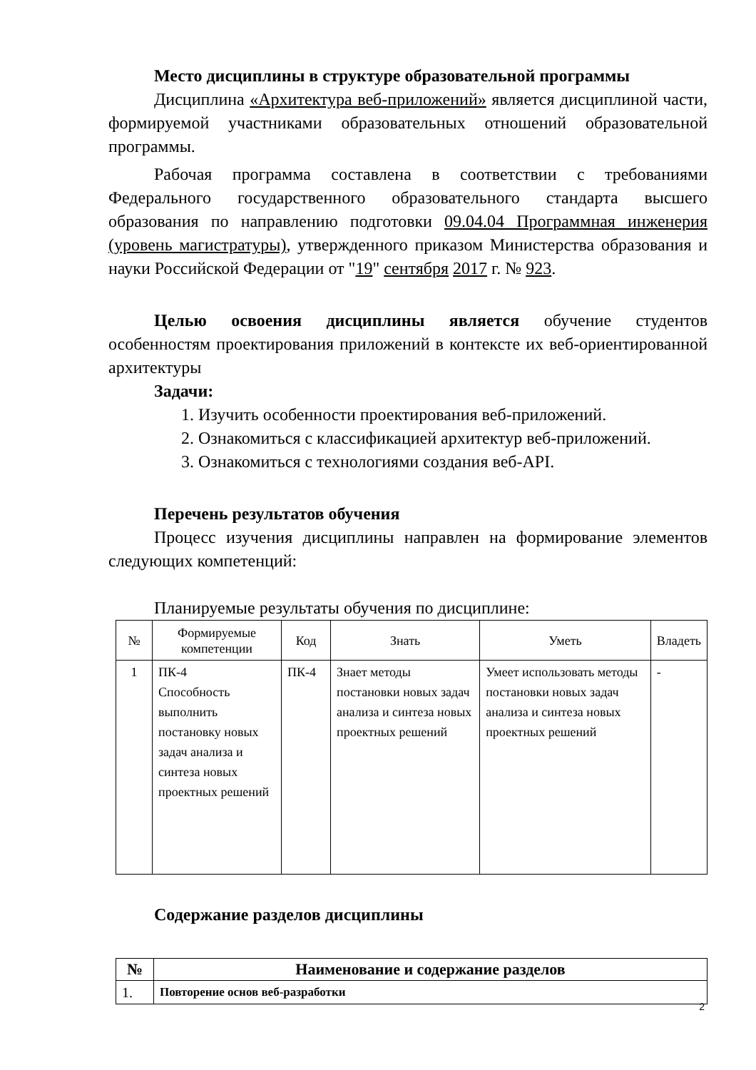Место дисциплины в структуре образовательной программы
Дисциплина «Архитектура веб-приложений» является дисциплиной части, формируемой участниками образовательных отношений образовательной программы.
Рабочая программа составлена в соответствии с требованиями Федерального государственного образовательного стандарта высшего образования по направлению подготовки 09.04.04 Программная инженерия (уровень магистратуры), утвержденного приказом Министерства образования и науки Российской Федерации от "19" сентября 2017 г. № 923.
Целью освоения дисциплины является обучение студентов особенностям проектирования приложений в контексте их веб-ориентированной архитектуры
Задачи:
1. Изучить особенности проектирования веб-приложений.
2. Ознакомиться с классификацией архитектур веб-приложений.
3. Ознакомиться с технологиями создания веб-API.
Перечень результатов обучения
Процесс изучения дисциплины направлен на формирование элементов следующих компетенций:
Планируемые результаты обучения по дисциплине:
| № | Формируемые компетенции | Код | Знать | Уметь | Владеть |
| --- | --- | --- | --- | --- | --- |
| 1 | ПК-4 Способность выполнить постановку новых задач анализа и синтеза новых проектных решений | ПК-4 | Знает методы постановки новых задач анализа и синтеза новых проектных решений | Умеет использовать методы постановки новых задач анализа и синтеза новых проектных решений | - |
Содержание разделов дисциплины
| № | Наименование и содержание разделов |
| --- | --- |
| 1. | Повторение основ веб-разработки |
2